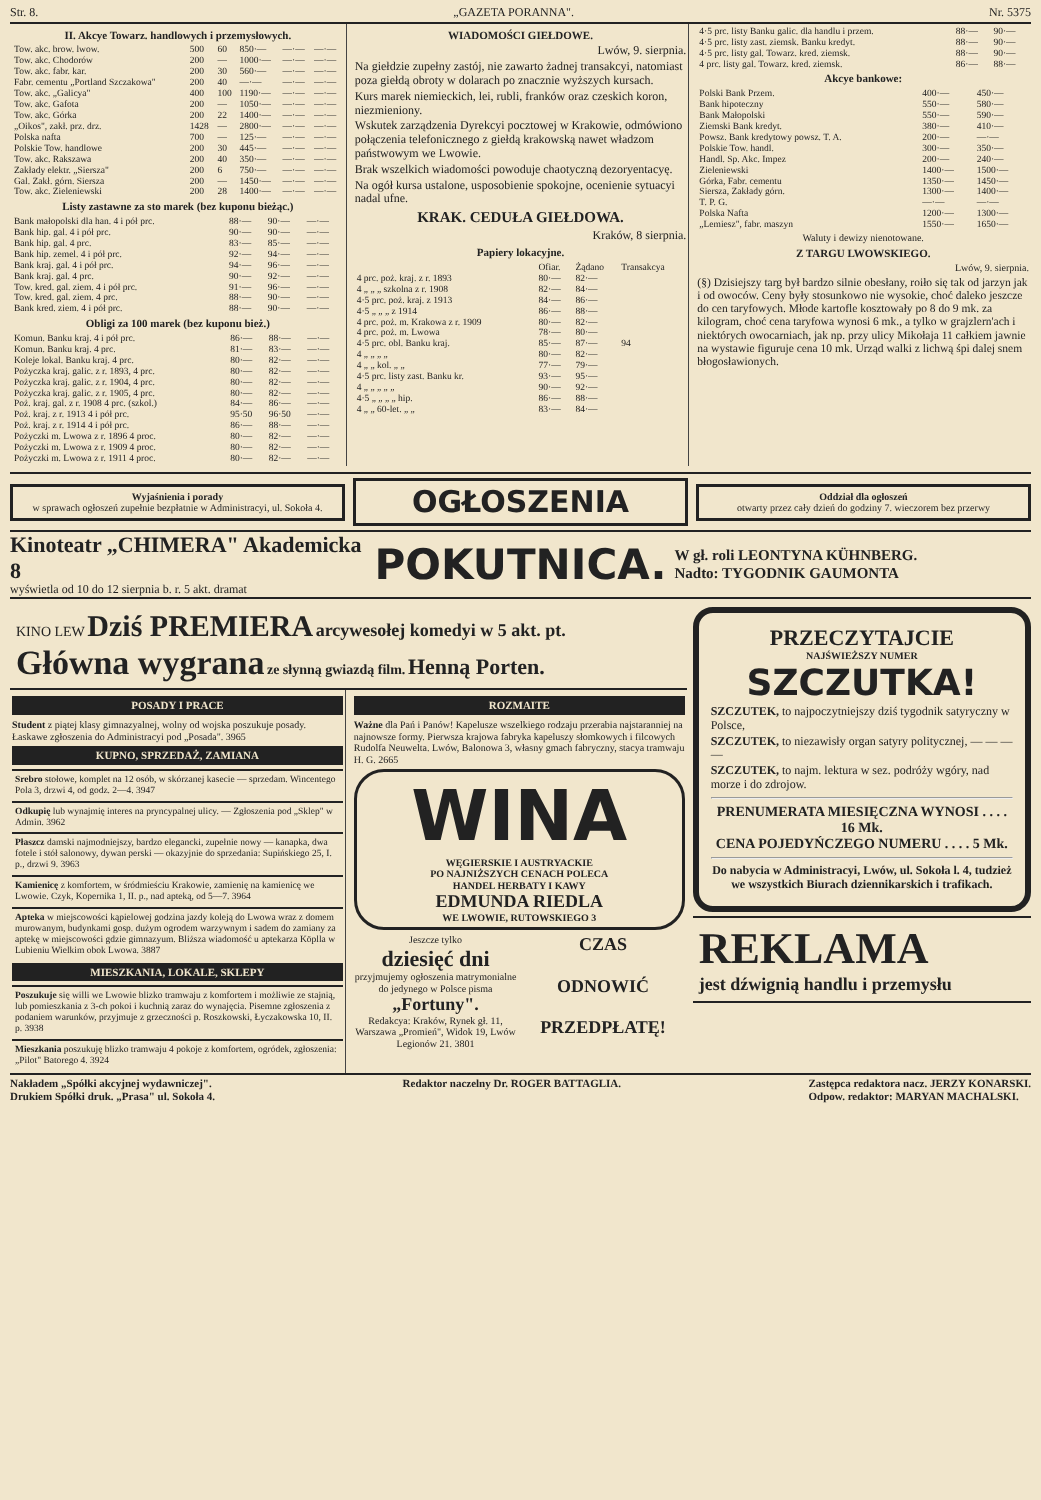Str. 8. „GAZETA PORANNA". Nr. 5375
II. Akcye Towarz. handlowych i przemysłowych.
| Tow. akc. brow. lwow. | 500 | 60 | 850·— | —·— | —·— |
| Tow. akc. Chodorów | 200 | — | 1000·— | —·— | —·— |
| Tow. akc. fabr. kar. | 200 | 30 | 560·— | —·— | —·— |
| Fabr. cementu „Portland Szczakowa" | 200 | 40 | —·— | —·— | —·— |
| Tow. akc. „Galicya" | 400 | 100 | 1190·— | —·— | —·— |
| Tow. akc. Gafota | 200 | — | 1050·— | —·— | —·— |
| Tow. akc. Górka | 200 | 22 | 1400·— | —·— | —·— |
| „Oikos", zakł. prz. drz. | 1428 | — | 2800·— | —·— | —·— |
| Polska nafta | 700 | — | 125·— | —·— | —·— |
| Polskie Tow. handlowe | 200 | 30 | 445·— | —·— | —·— |
| Tow. akc. Rakszawa | 200 | 40 | 350·— | —·— | —·— |
| Zakłady elektr. „Siersza" | 200 | 6 | 750·— | —·— | —·— |
| Gal. Zakł. górn. Siersza | 200 | — | 1450·— | —·— | —·— |
| Tow. akc. Zieleniewski | 200 | 28 | 1400·— | —·— | —·— |
Listy zastawne za sto marek (bez kuponu bieżąc.)
| Bank małopolski dla han. 4 i pół prc. | 88·— | 90·— | —·— |
| Bank hip. gal. 4 i pół prc. | 90·— | 90·— | —·— |
| Bank hip. gal. 4 prc. | 83·— | 85·— | —·— |
| Bank hip. zemel. 4 i pół prc. | 92·— | 94·— | —·— |
| Bank kraj. gal. 4 i pół prc. | 94·— | 96·— | —·— |
| Bank kraj. gal. 4 prc. | 90·— | 92·— | —·— |
| Tow. kred. gal. ziem. 4 i pół prc. | 91·— | 96·— | —·— |
| Tow. kred. gal. ziem. 4 prc. | 88·— | 90·— | —·— |
| Bank kred. ziem. 4 i pół prc. | 88·— | 90·— | —·— |
Obligi za 100 marek (bez kuponu bież.)
| Komun. Banku kraj. 4 i pół prc. | 86·— | 88·— | —·— |
| Komun. Banku kraj. 4 prc. | 81·— | 83·— | —·— |
| Koleje lokal. Banku kraj. 4 prc. | 80·— | 82·— | —·— |
| Pożyczka kraj. galic. z r. 1893, 4 prc. | 80·— | 82·— | —·— |
| Pożyczka kraj. galic. z r. 1904, 4 prc. | 80·— | 82·— | —·— |
| Pożyczka kraj. galic. z r. 1905, 4 prc. | 80·— | 82·— | —·— |
| Poż. kraj. gal. z r. 1908 4 prc. (szkol.) | 84·— | 86·— | —·— |
| Poż. kraj. z r. 1913 4 i pół prc. | 95·50 | 96·50 | —·— |
| Poż. kraj. z r. 1914 4 i pół prc. | 86·— | 88·— | —·— |
| Pożyczki m. Lwowa z r. 1896 4 proc. | 80·— | 82·— | —·— |
| Pożyczki m. Lwowa z r. 1909 4 proc. | 80·— | 82·— | —·— |
| Pożyczki m. Lwowa z r. 1911 4 proc. | 80·— | 82·— | —·— |
WIADOMOŚCI GIEŁDOWE.
Lwów, 9. sierpnia.
Na giełdzie zupełny zastój, nie zawarto żadnej transakcyi, natomiast poza giełdą obroty w dolarach po znacznie wyższych kursach.
Kurs marek niemieckich, lei, rubli, franków oraz czeskich koron, niezmieniony.
Wskutek zarządzenia Dyrekcyi pocztowej w Krakowie, odmówiono połączenia telefonicznego z giełdą krakowską nawet władzom państwowym we Lwowie.
Brak wszelkich wiadomości powoduje chaotyczną dezoryentacyę.
Na ogół kursa ustalone, usposobienie spokojne, ocenienie sytuacyi nadal ufne.
KRAK. CEDUŁA GIEŁDOWA.
Kraków, 8 sierpnia.
Papiery lokacyjne.
| | Ofiar. | Żądano | Transakcya |
| --- | --- | --- | --- |
| 4 prc. poż. kraj. z r. 1893 | 80·— | 82·— | |
| 4 „ „ „ szkolna z r. 1908 | 82·— | 84·— | |
| 4·5 prc. poż. kraj. z 1913 | 84·— | 86·— | |
| 4·5 „ „ „ z 1914 | 86·— | 88·— | |
| 4 prc. poż. m. Krakowa z r. 1909 | 80·— | 82·— | |
| 4 prc. poż. m. Lwowa | 78·— | 80·— | |
| 4·5 prc. obl. Banku kraj. | 85·— | 87·— | 94 |
| 4 „ „ „ „ | 80·— | 82·— | |
| 4 „ „ kol. „ „ | 77·— | 79·— | |
| 4·5 prc. listy zast. Banku kr. | 93·— | 95·— | |
| 4 „ „ „ „ „ | 90·— | 92·— | |
| 4·5 „ „ „ „ hip. | 86·— | 88·— | |
| 4 „ „ 60-let. „ „ | 83·— | 84·— | |
| 4·5 prc. listy Banku galic. dla handlu i przem. | 88·— | 90·— |
| 4·5 prc. listy zast. ziemsk. Banku kredyt. | 88·— | 90·— |
| 4·5 prc. listy gal. Towarz. kred. ziemsk. | 88·— | 90·— |
| 4 prc. listy gal. Towarz. kred. ziemsk. | 86·— | 88·— |
Akcye bankowe:
| Polski Bank Przem. | 400·— | 450·— |
| Bank hipoteczny | 550·— | 580·— |
| Bank Małopolski | 550·— | 590·— |
| Ziemski Bank kredyt. | 380·— | 410·— |
| Powsz. Bank kredytowy powsz. T. A. | 200·— | —·— |
| Polskie Tow. handl. | 300·— | 350·— |
| Handl. Sp. Akc. Impez | 200·— | 240·— |
| Zieleniewski | 1400·— | 1500·— |
| Górka, Fabr. cementu | 1350·— | 1450·— |
| Siersza, Zakłady górn. | 1300·— | 1400·— |
| T. P. G. | —·— | —·— |
| Polska Nafta | 1200·— | 1300·— |
| „Lemiesz", fabr. maszyn | 1550·— | 1650·— |
Waluty i dewizy nienotowane.
Z TARGU LWOWSKIEGO.
Lwów, 9. sierpnia.
(§) Dzisiejszy targ był bardzo silnie obesłany, roiło się tak od jarzyn jak i od owoców. Ceny były stosunkowo nie wysokie, choć daleko jeszcze do cen taryfowych. Młode kartofle kosztowały po 8 do 9 mk. za kilogram, choć cena taryfowa wynosi 6 mk., a tylko w grajzlern'ach i niektórych owocarniach, jak np. przy ulicy Mikołaja 11 całkiem jawnie na wystawie figuruje cena 10 mk. Urząd walki z lichwą śpi dalej snem błogosławionych.
Wyjaśnienia i porady
w sprawach ogłoszeń zupełnie bezpłatnie w Administracyi, ul. Sokoła 4.
OGŁOSZENIA
Oddział dla ogłoszeń
otwarty przez cały dzień do godziny 7. wieczorem bez przerwy
Kinoteatr „CHIMERA" Akademicka 8
wyświetla od 10 do 12 sierpnia b. r. 5 akt. dramat
POKUTNICA.
W gł. roli LEONTYNA KÜHNBERG.
Nadto: TYGODNIK GAUMONTA
KINO LEW Dziś PREMIERA arcywesołej komedyi w 5 akt. pt.
Główna wygrana ze słynną gwiazdą film. Henną Porten.
POSADY I PRACE
Student z piątej klasy gimnazyalnej, wolny od wojska poszukuje posady. Łaskawe zgłoszenia do Administracyi pod „Posada". 3965
KUPNO, SPRZEDAŻ, ZAMIANA
Srebro stołowe, komplet na 12 osób, w skórzanej kasecie — sprzedam. Wincentego Pola 3, drzwi 4, od godz. 2—4. 3947
Odkupię lub wynajmię interes na pryncypalnej ulicy. — Zgłoszenia pod „Sklep" w Admin. 3962
Płaszcz damski najmodniejszy, bardzo elegancki, zupełnie nowy — kanapka, dwa fotele i stół salonowy, dywan perski — okazyjnie do sprzedania: Supińskiego 25, I. p., drzwi 9. 3963
Kamienicę z komfortem, w śródmieściu Krakowie, zamienię na kamienicę we Lwowie. Czyk, Kopernika 1, II. p., nad apteką, od 5—7. 3964
Apteka w miejscowości kąpielowej godzina jazdy koleją do Lwowa wraz z domem murowanym, budynkami gosp. dużym ogrodem warzywnym i sadem do zamiany za aptekę w miejscowości gdzie gimnazyum. Bliższa wiadomość u aptekarza Köplla w Lubieniu Wielkim obok Lwowa. 3887
MIESZKANIA, LOKALE, SKLEPY
Poszukuje się willi we Lwowie blizko tramwaju z komfortem i możliwie ze stajnią, lub pomieszkania z 3-ch pokoi i kuchnią zaraz do wynajęcia. Pisemne zgłoszenia z podaniem warunków, przyjmuje z grzeczności p. Roszkowski, Łyczakowska 10, II. p. 3938
Mieszkania poszukuję blizko tramwaju 4 pokoje z komfortem, ogródek, zgłoszenia: „Pilot" Batorego 4. 3924
ROZMAITE
Ważne dla Pań i Panów! Kapelusze wszelkiego rodzaju przerabia najstaranniej na najnowsze formy. Pierwsza krajowa fabryka kapeluszy słomkowych i filcowych Rudolfa Neuwelta. Lwów, Balonowa 3, własny gmach fabryczny, stacya tramwaju H. G. 2665
WINA
WĘGIERSKIE I AUSTRYACKIE
PO NAJNIŻSZYCH CENACH POLECA
HANDEL HERBATY I KAWY
EDMUNDA RIEDLA
WE LWOWIE, RUTOWSKIEGO 3
Jeszcze tylko
dziesięć dni
przyjmujemy ogłoszenia matrymonialne do jedynego w Polsce pisma
„Fortuny".
Redakcya: Kraków, Rynek gł. 11, Warszawa „Promień", Widok 19, Lwów Legionów 21. 3801
CZAS
ODNOWIĆ
PRZEDPŁATĘ!
PRZECZYTAJCIE
NAJŚWIEŻSZY NUMER
SZCZUTKA!
SZCZUTEK, to najpoczytniejszy dziś tygodnik satyryczny w Polsce,
SZCZUTEK, to niezawisły organ satyry politycznej, — — — —
SZCZUTEK, to najm. lektura w sez. podróży wgóry, nad morze i do zdrojow.
PRENUMERATA MIESIĘCZNA WYNOSI . . . . 16 Mk.
CENA POJEDYŃCZEGO NUMERU . . . . 5 Mk.
Do nabycia w Administracyi, Lwów, ul. Sokoła l. 4, tudzież we wszystkich Biurach dziennikarskich i trafikach.
REKLAMA
jest dźwignią handlu i przemysłu
Nakładem „Spółki akcyjnej wydawniczej".
Drukiem Spółki druk. „Prasa" ul. Sokoła 4. Redaktor naczelny Dr. ROGER BATTAGLIA. Zastępca redaktora nacz. JERZY KONARSKI.
Odpow. redaktor: MARYAN MACHALSKI.